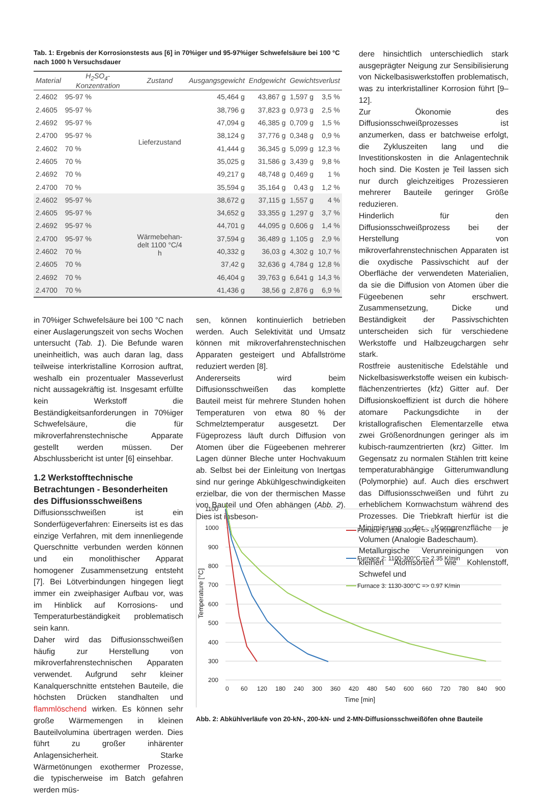Tab. 1: Ergebnis der Korrosionstests aus [6] in 70%iger und 95-97%iger Schwefelsäure bei 100 °C nach 1000 h Versuchsdauer
| Material | H<sub>2</sub>SO<sub>4</sub>-Konzentration | Zustand | Ausgangsgewicht | Endgewicht | Gewichtsverlust | |
| --- | --- | --- | --- | --- | --- | --- |
| 2.4602 | 95-97 % | Lieferzustand | 45,464 g | 43,867 g | 1,597 g | 3,5 % |
| 2.4605 | 95-97 % | | 38,796 g | 37,823 g | 0,973 g | 2,5 % |
| 2.4692 | 95-97 % | | 47,094 g | 46,385 g | 0,709 g | 1,5 % |
| 2.4700 | 95-97 % | | 38,124 g | 37,776 g | 0,348 g | 0,9 % |
| 2.4602 | 70 % | | 41,444 g | 36,345 g | 5,099 g | 12,3 % |
| 2.4605 | 70 % | | 35,025 g | 31,586 g | 3,439 g | 9,8 % |
| 2.4692 | 70 % | | 49,217 g | 48,748 g | 0,469 g | 1 % |
| 2.4700 | 70 % | | 35,594 g | 35,164 g | 0,43 g | 1,2 % |
| 2.4602 | 95-97 % | Wärmebehan- delt 1100 °C/4 h | 38,672 g | 37,115 g | 1,557 g | 4 % |
| 2.4605 | 95-97 % | | 34,652 g | 33,355 g | 1,297 g | 3,7 % |
| 2.4692 | 95-97 % | | 44,701 g | 44,095 g | 0,606 g | 1,4 % |
| 2.4700 | 95-97 % | | 37,594 g | 36,489 g | 1,105 g | 2,9 % |
| 2.4602 | 70 % | | 40,332 g | 36,03 g | 4,302 g | 10,7 % |
| 2.4605 | 70 % | | 37,42 g | 32,636 g | 4,784 g | 12,8 % |
| 2.4692 | 70 % | | 46,404 g | 39,763 g | 6,641 g | 14,3 % |
| 2.4700 | 70 % | | 41,436 g | 38,56 g | 2,876 g | 6,9 % |
in 70%iger Schwefelsäure bei 100 °C nach einer Auslagerungszeit von sechs Wochen untersucht (Tab. 1). Die Befunde waren uneinheitlich, was auch daran lag, dass teilweise interkristalline Korrosion auftrat, weshalb ein prozentualer Masseverlust nicht aussagekräftig ist. Insgesamt erfüllte kein Werkstoff die Beständigkeitsanforderungen in 70%iger Schwefelsäure, die für mikroverfahrenstechnische Apparate gestellt werden müssen. Der Abschlussbericht ist unter [6] einsehbar.
1.2 Werkstofftechnische Betrachtungen - Besonderheiten des Diffusionsschweißens
Diffusionsschweißen ist ein Sonderfügeverfahren: Einerseits ist es das einzige Verfahren, mit dem innenliegende Querschnitte verbunden werden können und ein monolithischer Apparat homogener Zusammensetzung entsteht [7]. Bei Lötverbindungen hingegen liegt immer ein zweiphasiger Aufbau vor, was im Hinblick auf Korrosions- und Temperaturbeständigkeit problematisch sein kann.
Daher wird das Diffusionsschweißen häufig zur Herstellung von mikroverfahrenstechnischen Apparaten verwendet. Aufgrund sehr kleiner Kanalquerschnitte entstehen Bauteile, die höchsten Drücken standhalten und flammlöschend wirken. Es können sehr große Wärmemengen in kleinen Bauteilvolumina übertragen werden. Dies führt zu großer inhärenter Anlagensicherheit. Starke Wärmetönungen exothermer Prozesse, die typischerweise im Batch gefahren werden müs-
sen, können kontinuierlich betrieben werden. Auch Selektivität und Umsatz können mit mikroverfahrenstechnischen Apparaten gesteigert und Abfallströme reduziert werden [8].
Andererseits wird beim Diffusionsschweißen das komplette Bauteil meist für mehrere Stunden hohen Temperaturen von etwa 80 % der Schmelztemperatur ausgesetzt. Der Fügeprozess läuft durch Diffusion von Atomen über die Fügeebenen mehrerer Lagen dünner Bleche unter Hochvakuum ab. Selbst bei der Einleitung von Inertgas sind nur geringe Abkühlgeschwindigkeiten erzielbar, die von der thermischen Masse von Bauteil und Ofen abhängen (Abb. 2). Dies ist insbeson-
dere hinsichtlich unterschiedlich stark ausgeprägter Neigung zur Sensibilisierung von Nickelbasiswerkstoffen problematisch, was zu interkristalliner Korrosion führt [9–12].
Zur Ökonomie des Diffusionsschweißprozesses ist anzumerken, dass er batchweise erfolgt, die Zykluszeiten lang und die Investitionskosten in die Anlagentechnik hoch sind. Die Kosten je Teil lassen sich nur durch gleichzeitiges Prozessieren mehrerer Bauteile geringer Größe reduzieren.
Hinderlich für den Diffusionsschweißprozess bei der Herstellung von mikroverfahrenstechnischen Apparaten ist die oxydische Passivschicht auf der Oberfläche der verwendeten Materialien, da sie die Diffusion von Atomen über die Fügeebenen sehr erschwert. Zusammensetzung, Dicke und Beständigkeit der Passivschichten unterscheiden sich für verschiedene Werkstoffe und Halbzeugchargen sehr stark.
Rostfreie austenitische Edelstähle und Nickelbasiswerkstoffe weisen ein kubisch-flächenzentriertes (kfz) Gitter auf. Der Diffusionskoeffizient ist durch die höhere atomare Packungsdichte in der kristallografischen Elementarzelle etwa zwei Größenordnungen geringer als im kubisch-raumzentrierten (krz) Gitter. Im Gegensatz zu normalen Stählen tritt keine temperaturabhängige Gitterumwandlung (Polymorphie) auf. Auch dies erschwert das Diffusionsschweißen und führt zu erheblichem Kornwachstum während des Prozesses. Die Triebkraft hierfür ist die Minimierung der Korngrenzfläche je Volumen (Analogie Badeschaum).
Metallurgische Verunreinigungen von kleinen Atomsorten wie Kohlenstoff, Schwefel und
1100
1000
900
800
700
600
500
400
300
200
0
60
120
180
240
300
360
420
480
540
600
660
720
780
840
900
Time [min]
Temperature [°C]
Furnace 1: 1100-300°C => 6.1 K/min
Furnace 2: 1100-300°C => 2.35 K/min
Furnace 3: 1130-300°C => 0.97 K/min
Abb. 2: Abkühlverläufe von 20-kN-, 200-kN- und 2-MN-Diffusionsschweißöfen ohne Bauteile